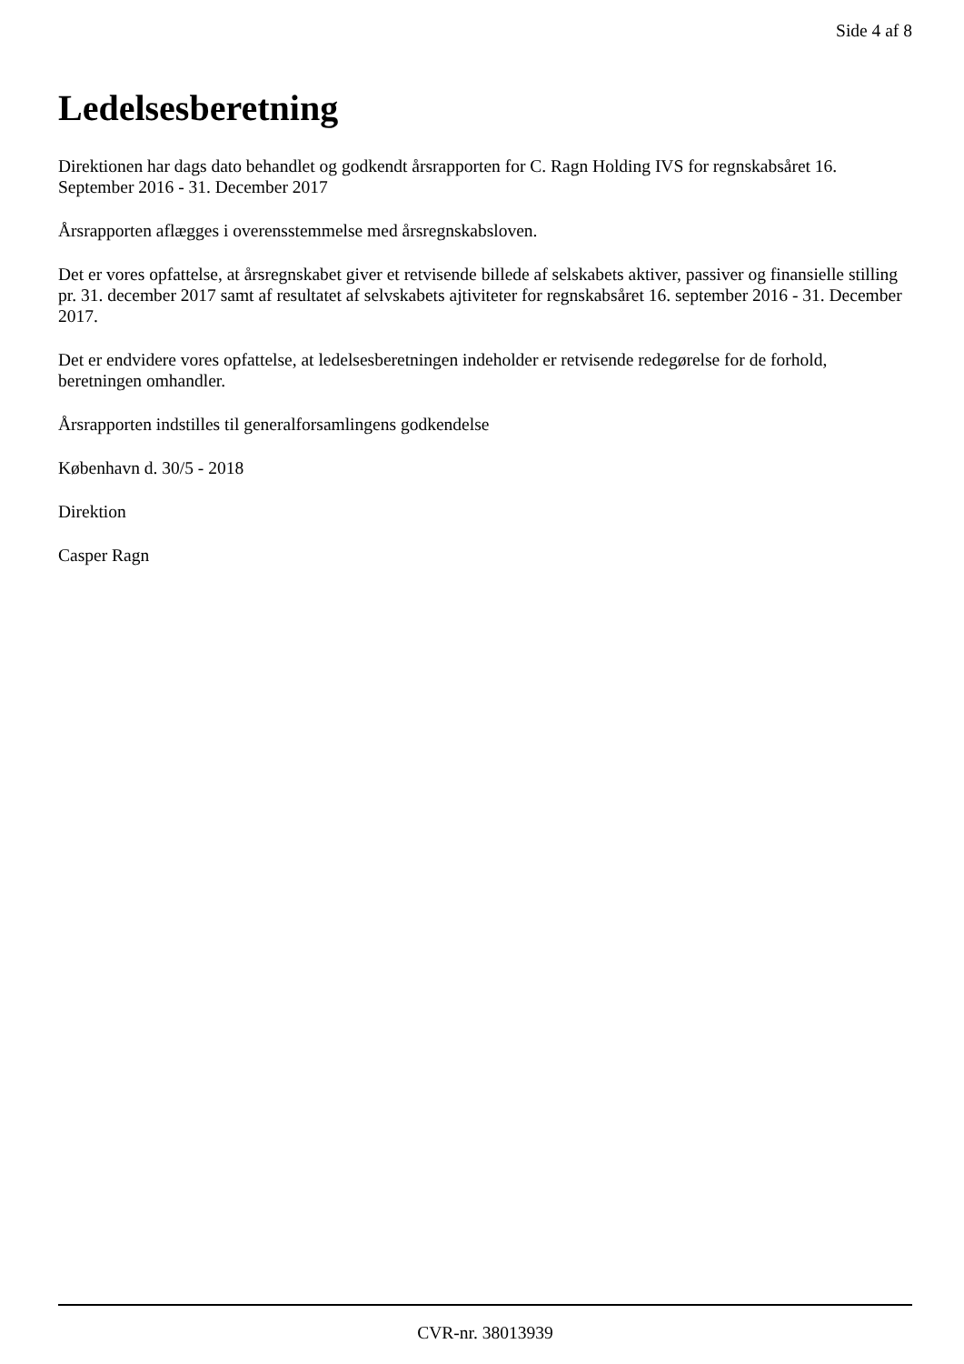Side 4 af 8
Ledelsesberetning
Direktionen har dags dato behandlet og godkendt årsrapporten for C. Ragn Holding IVS for regnskabsåret 16. September 2016 - 31. December 2017
Årsrapporten aflægges i overensstemmelse med årsregnskabsloven.
Det er vores opfattelse, at årsregnskabet giver et retvisende billede af selskabets aktiver, passiver og finansielle stilling pr. 31. december 2017 samt af resultatet af selvskabets ajtiviteter for regnskabsåret 16. september 2016 - 31. December 2017.
Det er endvidere vores opfattelse, at ledelsesberetningen indeholder er retvisende redegørelse for de forhold, beretningen omhandler.
Årsrapporten indstilles til generalforsamlingens godkendelse
København d. 30/5 - 2018
Direktion
Casper Ragn
CVR-nr. 38013939